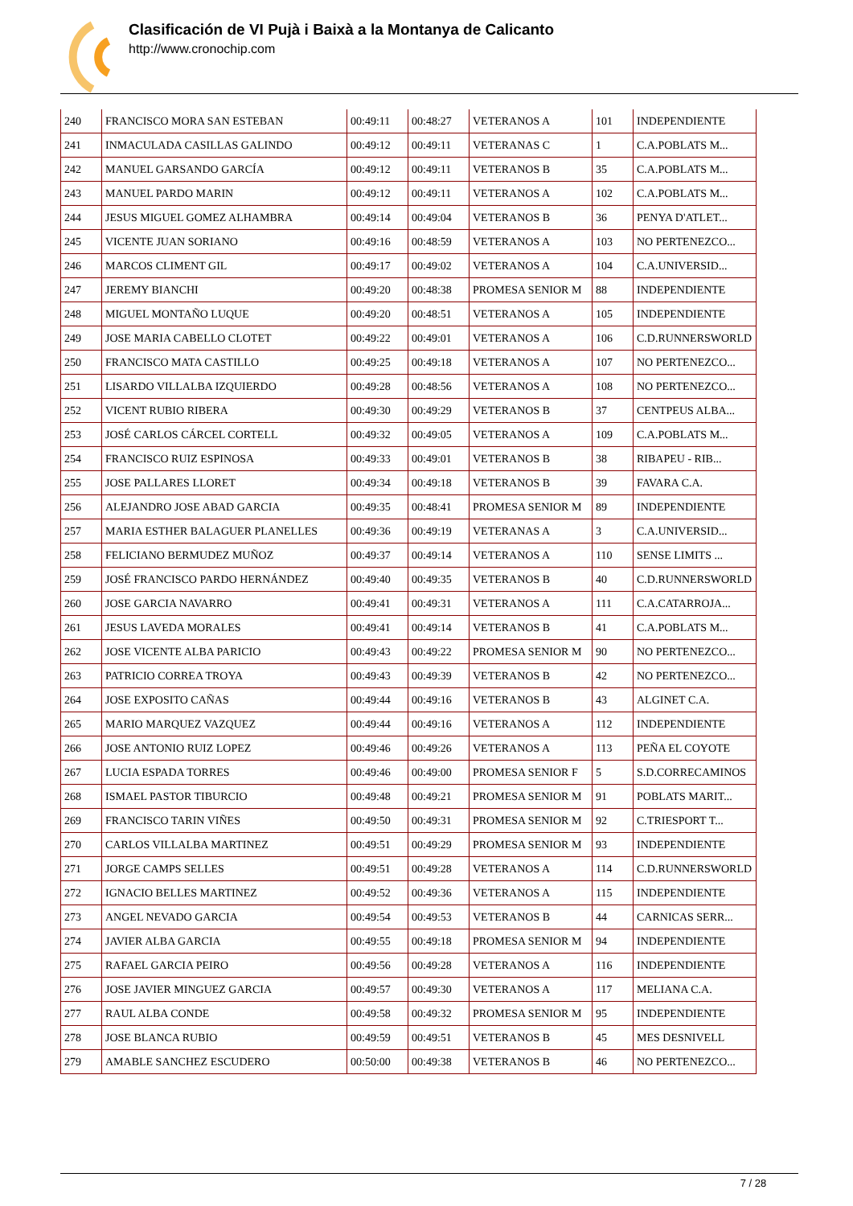Clasificación de VI Pujà i Baixà a la Montanya de Calicanto
http://www.cronochip.com
| 240 | FRANCISCO MORA SAN ESTEBAN | 00:49:11 | 00:48:27 | VETERANOS A | 101 | INDEPENDIENTE |
| 241 | INMACULADA CASILLAS GALINDO | 00:49:12 | 00:49:11 | VETERANAS C | 1 | C.A.POBLATS M... |
| 242 | MANUEL GARSANDO GARCÍA | 00:49:12 | 00:49:11 | VETERANOS B | 35 | C.A.POBLATS M... |
| 243 | MANUEL PARDO MARIN | 00:49:12 | 00:49:11 | VETERANOS A | 102 | C.A.POBLATS M... |
| 244 | JESUS MIGUEL GOMEZ ALHAMBRA | 00:49:14 | 00:49:04 | VETERANOS B | 36 | PENYA D'ATLET... |
| 245 | VICENTE JUAN SORIANO | 00:49:16 | 00:48:59 | VETERANOS A | 103 | NO PERTENEZCO... |
| 246 | MARCOS CLIMENT GIL | 00:49:17 | 00:49:02 | VETERANOS A | 104 | C.A.UNIVERSID... |
| 247 | JEREMY BIANCHI | 00:49:20 | 00:48:38 | PROMESA SENIOR M | 88 | INDEPENDIENTE |
| 248 | MIGUEL MONTAÑO LUQUE | 00:49:20 | 00:48:51 | VETERANOS A | 105 | INDEPENDIENTE |
| 249 | JOSE MARIA CABELLO CLOTET | 00:49:22 | 00:49:01 | VETERANOS A | 106 | C.D.RUNNERSWORLD |
| 250 | FRANCISCO MATA CASTILLO | 00:49:25 | 00:49:18 | VETERANOS A | 107 | NO PERTENEZCO... |
| 251 | LISARDO VILLALBA IZQUIERDO | 00:49:28 | 00:48:56 | VETERANOS A | 108 | NO PERTENEZCO... |
| 252 | VICENT RUBIO RIBERA | 00:49:30 | 00:49:29 | VETERANOS B | 37 | CENTPEUS ALBA... |
| 253 | JOSÉ CARLOS CÁRCEL CORTELL | 00:49:32 | 00:49:05 | VETERANOS A | 109 | C.A.POBLATS M... |
| 254 | FRANCISCO RUIZ ESPINOSA | 00:49:33 | 00:49:01 | VETERANOS B | 38 | RIBAPEU - RIB... |
| 255 | JOSE PALLARES LLORET | 00:49:34 | 00:49:18 | VETERANOS B | 39 | FAVARA C.A. |
| 256 | ALEJANDRO JOSE ABAD GARCIA | 00:49:35 | 00:48:41 | PROMESA SENIOR M | 89 | INDEPENDIENTE |
| 257 | MARIA ESTHER BALAGUER PLANELLES | 00:49:36 | 00:49:19 | VETERANAS A | 3 | C.A.UNIVERSID... |
| 258 | FELICIANO BERMUDEZ MUÑOZ | 00:49:37 | 00:49:14 | VETERANOS A | 110 | SENSE LIMITS ... |
| 259 | JOSÉ FRANCISCO PARDO HERNÁNDEZ | 00:49:40 | 00:49:35 | VETERANOS B | 40 | C.D.RUNNERSWORLD |
| 260 | JOSE GARCIA NAVARRO | 00:49:41 | 00:49:31 | VETERANOS A | 111 | C.A.CATARROJA... |
| 261 | JESUS LAVEDA MORALES | 00:49:41 | 00:49:14 | VETERANOS B | 41 | C.A.POBLATS M... |
| 262 | JOSE VICENTE ALBA PARICIO | 00:49:43 | 00:49:22 | PROMESA SENIOR M | 90 | NO PERTENEZCO... |
| 263 | PATRICIO CORREA TROYA | 00:49:43 | 00:49:39 | VETERANOS B | 42 | NO PERTENEZCO... |
| 264 | JOSE EXPOSITO CAÑAS | 00:49:44 | 00:49:16 | VETERANOS B | 43 | ALGINET C.A. |
| 265 | MARIO MARQUEZ VAZQUEZ | 00:49:44 | 00:49:16 | VETERANOS A | 112 | INDEPENDIENTE |
| 266 | JOSE ANTONIO RUIZ LOPEZ | 00:49:46 | 00:49:26 | VETERANOS A | 113 | PEÑA EL COYOTE |
| 267 | LUCIA ESPADA TORRES | 00:49:46 | 00:49:00 | PROMESA SENIOR F | 5 | S.D.CORRECAMINOS |
| 268 | ISMAEL PASTOR TIBURCIO | 00:49:48 | 00:49:21 | PROMESA SENIOR M | 91 | POBLATS MARIT... |
| 269 | FRANCISCO TARIN VIÑES | 00:49:50 | 00:49:31 | PROMESA SENIOR M | 92 | C.TRIESPORT T... |
| 270 | CARLOS VILLALBA MARTINEZ | 00:49:51 | 00:49:29 | PROMESA SENIOR M | 93 | INDEPENDIENTE |
| 271 | JORGE CAMPS SELLES | 00:49:51 | 00:49:28 | VETERANOS A | 114 | C.D.RUNNERSWORLD |
| 272 | IGNACIO BELLES MARTINEZ | 00:49:52 | 00:49:36 | VETERANOS A | 115 | INDEPENDIENTE |
| 273 | ANGEL NEVADO GARCIA | 00:49:54 | 00:49:53 | VETERANOS B | 44 | CARNICAS SERR... |
| 274 | JAVIER ALBA GARCIA | 00:49:55 | 00:49:18 | PROMESA SENIOR M | 94 | INDEPENDIENTE |
| 275 | RAFAEL GARCIA PEIRO | 00:49:56 | 00:49:28 | VETERANOS A | 116 | INDEPENDIENTE |
| 276 | JOSE JAVIER MINGUEZ GARCIA | 00:49:57 | 00:49:30 | VETERANOS A | 117 | MELIANA C.A. |
| 277 | RAUL ALBA CONDE | 00:49:58 | 00:49:32 | PROMESA SENIOR M | 95 | INDEPENDIENTE |
| 278 | JOSE BLANCA RUBIO | 00:49:59 | 00:49:51 | VETERANOS B | 45 | MES DESNIVELL |
| 279 | AMABLE SANCHEZ ESCUDERO | 00:50:00 | 00:49:38 | VETERANOS B | 46 | NO PERTENEZCO... |
7 / 28